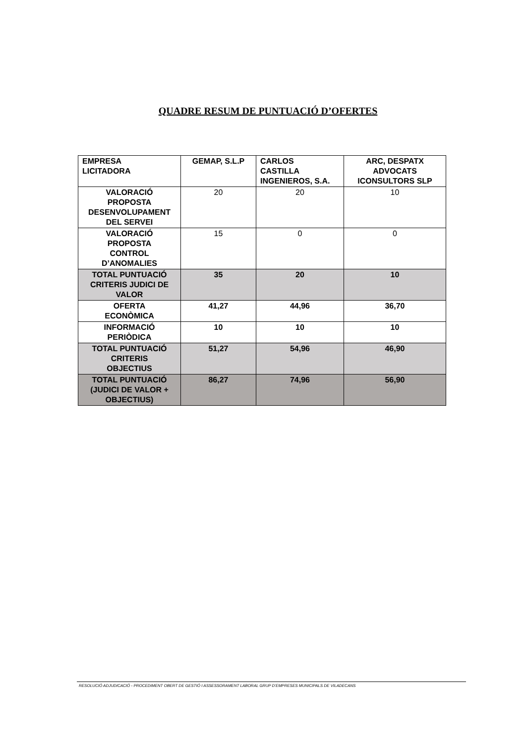QUADRE RESUM DE PUNTUACIÓ D’OFERTES
| EMPRESA LICITADORA | GEMAP, S.L.P | CARLOS CASTILLA INGENIEROS, S.A. | ARC, DESPATX ADVOCATS ICONSULTORS SLP |
| VALORACIÓ PROPOSTA DESENVOLUPAMENT DEL SERVEI | 20 | 20 | 10 |
| VALORACIÓ PROPOSTA CONTROL D’ANOMALIES | 15 | 0 | 0 |
| TOTAL PUNTUACIÓ CRITERIS JUDICI DE VALOR | 35 | 20 | 10 |
| OFERTA ECONÒMICA | 41,27 | 44,96 | 36,70 |
| INFORMACIÓ PERIÒDICA | 10 | 10 | 10 |
| TOTAL PUNTUACIÓ CRITERIS OBJECTIUS | 51,27 | 54,96 | 46,90 |
| TOTAL PUNTUACIÓ (JUDICI DE VALOR + OBJECTIUS) | 86,27 | 74,96 | 56,90 |
RESOLUCIÓ ADJUDICACIÓ - PROCEDIMENT OBERT DE GESTIÓ I ASSESSORAMENT LABORAL GRUP D’EMPRESES MUNICIPALS DE VILADECANS